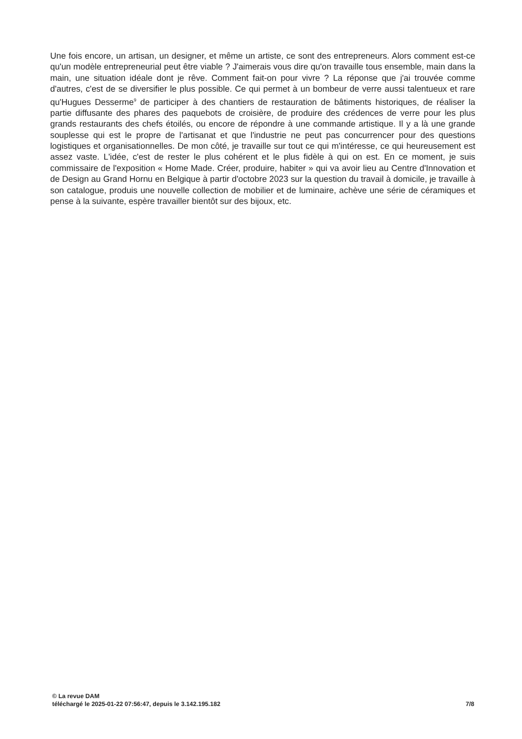Une fois encore, un artisan, un designer, et même un artiste, ce sont des entrepreneurs. Alors comment est-ce qu'un modèle entrepreneurial peut être viable ? J'aimerais vous dire qu'on travaille tous ensemble, main dans la main, une situation idéale dont je rêve. Comment fait-on pour vivre ? La réponse que j'ai trouvée comme d'autres, c'est de se diversifier le plus possible. Ce qui permet à un bombeur de verre aussi talentueux et rare qu'Hugues Desserme<sup>9</sup> de participer à des chantiers de restauration de bâtiments historiques, de réaliser la partie diffusante des phares des paquebots de croisière, de produire des crédences de verre pour les plus grands restaurants des chefs étoilés, ou encore de répondre à une commande artistique. Il y a là une grande souplesse qui est le propre de l'artisanat et que l'industrie ne peut pas concurrencer pour des questions logistiques et organisationnelles. De mon côté, je travaille sur tout ce qui m'intéresse, ce qui heureusement est assez vaste. L'idée, c'est de rester le plus cohérent et le plus fidèle à qui on est. En ce moment, je suis commissaire de l'exposition « Home Made. Créer, produire, habiter » qui va avoir lieu au Centre d'Innovation et de Design au Grand Hornu en Belgique à partir d'octobre 2023 sur la question du travail à domicile, je travaille à son catalogue, produis une nouvelle collection de mobilier et de luminaire, achève une série de céramiques et pense à la suivante, espère travailler bientôt sur des bijoux, etc.
© La revue DAM
téléchargé le 2025-01-22 07:56:47, depuis le 3.142.195.182 7/8